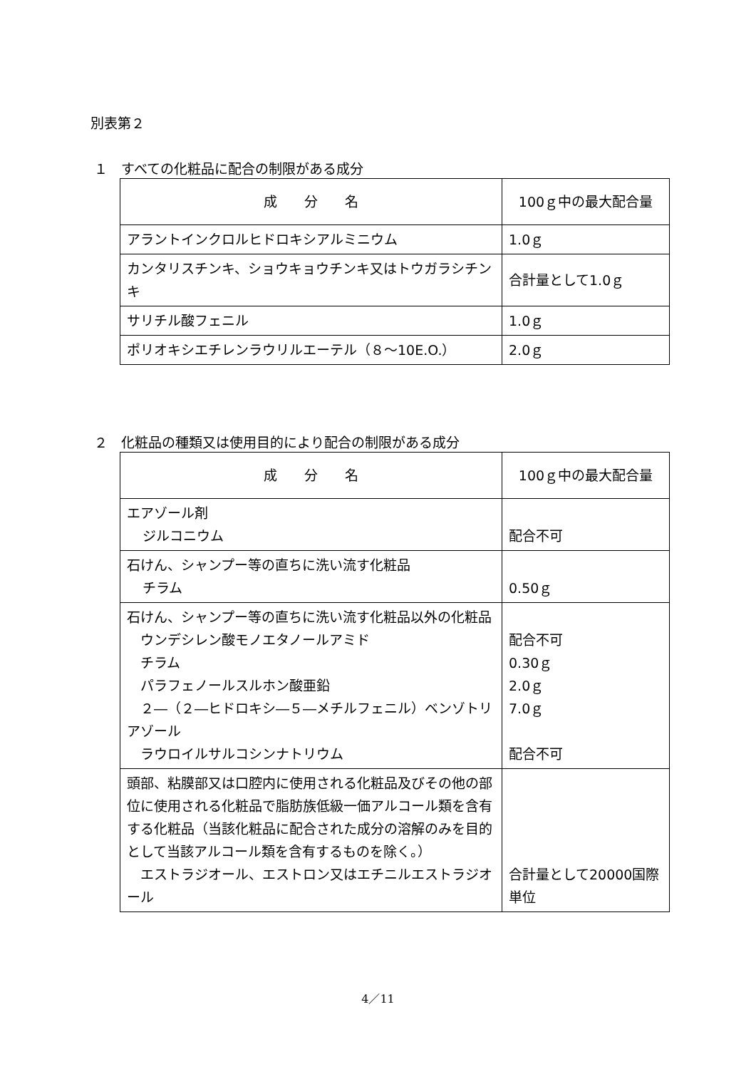別表第２
１　すべての化粧品に配合の制限がある成分
| 成 分 名 | 100ｇ中の最大配合量 |
| --- | --- |
| アラントインクロルヒドロキシアルミニウム | 1.0ｇ |
| カンタリスチンキ、ショウキョウチンキ又はトウガラシチンキ | 合計量として1.0ｇ |
| サリチル酸フェニル | 1.0ｇ |
| ポリオキシエチレンラウリルエーテル（８～10E.O.） | 2.0ｇ |
２　化粧品の種類又は使用目的により配合の制限がある成分
| 成 分 名 | 100ｇ中の最大配合量 |
| --- | --- |
| エアゾール剤 ジルコニウム | 配合不可 |
| 石けん、シャンプー等の直ちに洗い流す化粧品 チラム | 0.50ｇ |
| 石けん、シャンプー等の直ちに洗い流す化粧品以外の化粧品 ウンデシレン酸モノエタノールアミド チラム パラフェノールスルホン酸亜鉛 ２―（２―ヒドロキシ―５―メチルフェニル）ベンゾトリアゾール ラウロイルサルコシンナトリウム | 配合不可 0.30ｇ 2.0ｇ 7.0ｇ 配合不可 |
| 頭部、粘膜部又は口腔内に使用される化粧品及びその他の部位に使用される化粧品で脂肪族低級一価アルコール類を含有する化粧品（当該化粧品に配合された成分の溶解のみを目的として当該アルコール類を含有するものを除く。） エストラジオール、エストロン又はエチニルエストラジオール | 合計量として20000国際単位 |
4／11